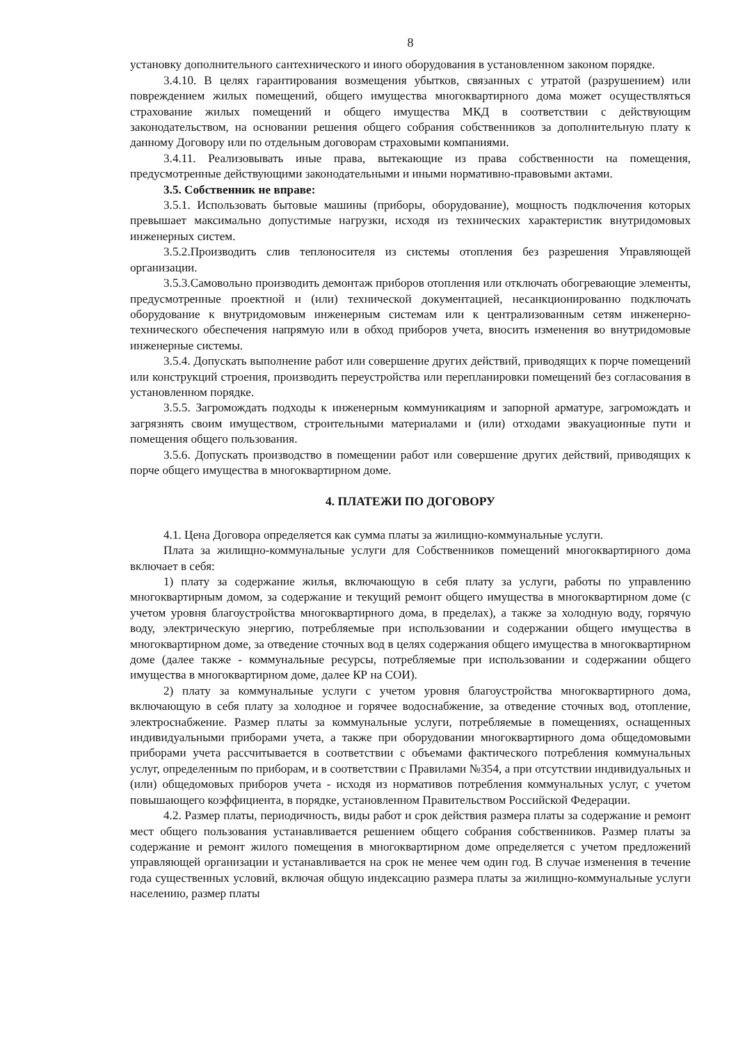8
установку дополнительного сантехнического и иного оборудования в установленном законом порядке.
3.4.10. В целях гарантирования возмещения убытков, связанных с утратой (разрушением) или повреждением жилых помещений, общего имущества многоквартирного дома может осуществляться страхование жилых помещений и общего имущества МКД в соответствии с действующим законодательством, на основании решения общего собрания собственников за дополнительную плату к данному Договору или по отдельным договорам страховыми компаниями.
3.4.11. Реализовывать иные права, вытекающие из права собственности на помещения, предусмотренные действующими законодательными и иными нормативно-правовыми актами.
3.5. Собственник не вправе:
3.5.1. Использовать бытовые машины (приборы, оборудование), мощность подключения которых превышает максимально допустимые нагрузки, исходя из технических характеристик внутридомовых инженерных систем.
3.5.2.Производить слив теплоносителя из системы отопления без разрешения Управляющей организации.
3.5.3.Самовольно производить демонтаж приборов отопления или отключать обогревающие элементы, предусмотренные проектной и (или) технической документацией, несанкционированно подключать оборудование к внутридомовым инженерным системам или к централизованным сетям инженерно-технического обеспечения напрямую или в обход приборов учета, вносить изменения во внутридомовые инженерные системы.
3.5.4. Допускать выполнение работ или совершение других действий, приводящих к порче помещений или конструкций строения, производить переустройства или перепланировки помещений без согласования в установленном порядке.
3.5.5. Загромождать подходы к инженерным коммуникациям и запорной арматуре, загромождать и загрязнять своим имуществом, строительными материалами и (или) отходами эвакуационные пути и помещения общего пользования.
3.5.6. Допускать производство в помещении работ или совершение других действий, приводящих к порче общего имущества в многоквартирном доме.
4. ПЛАТЕЖИ ПО ДОГОВОРУ
4.1. Цена Договора определяется как сумма платы за жилищно-коммунальные услуги.
Плата за жилищно-коммунальные услуги для Собственников помещений многоквартирного дома включает в себя:
1) плату за содержание жилья, включающую в себя плату за услуги, работы по управлению многоквартирным домом, за содержание и текущий ремонт общего имущества в многоквартирном доме (с учетом уровня благоустройства многоквартирного дома, в пределах), а также за холодную воду, горячую воду, электрическую энергию, потребляемые при использовании и содержании общего имущества в многоквартирном доме, за отведение сточных вод в целях содержания общего имущества в многоквартирном доме (далее также - коммунальные ресурсы, потребляемые при использовании и содержании общего имущества в многоквартирном доме, далее КР на СОИ).
2) плату за коммунальные услуги с учетом уровня благоустройства многоквартирного дома, включающую в себя плату за холодное и горячее водоснабжение, за отведение сточных вод, отопление, электроснабжение. Размер платы за коммунальные услуги, потребляемые в помещениях, оснащенных индивидуальными приборами учета, а также при оборудовании многоквартирного дома общедомовыми приборами учета рассчитывается в соответствии с объемами фактического потребления коммунальных услуг, определенным по приборам, и в соответствии с Правилами №354, а при отсутствии индивидуальных и (или) общедомовых приборов учета - исходя из нормативов потребления коммунальных услуг, с учетом повышающего коэффициента, в порядке, установленном Правительством Российской Федерации.
4.2. Размер платы, периодичность, виды работ и срок действия размера платы за содержание и ремонт мест общего пользования устанавливается решением общего собрания собственников. Размер платы за содержание и ремонт жилого помещения в многоквартирном доме определяется с учетом предложений управляющей организации и устанавливается на срок не менее чем один год. В случае изменения в течение года существенных условий, включая общую индексацию размера платы за жилищно-коммунальные услуги населению, размер платы